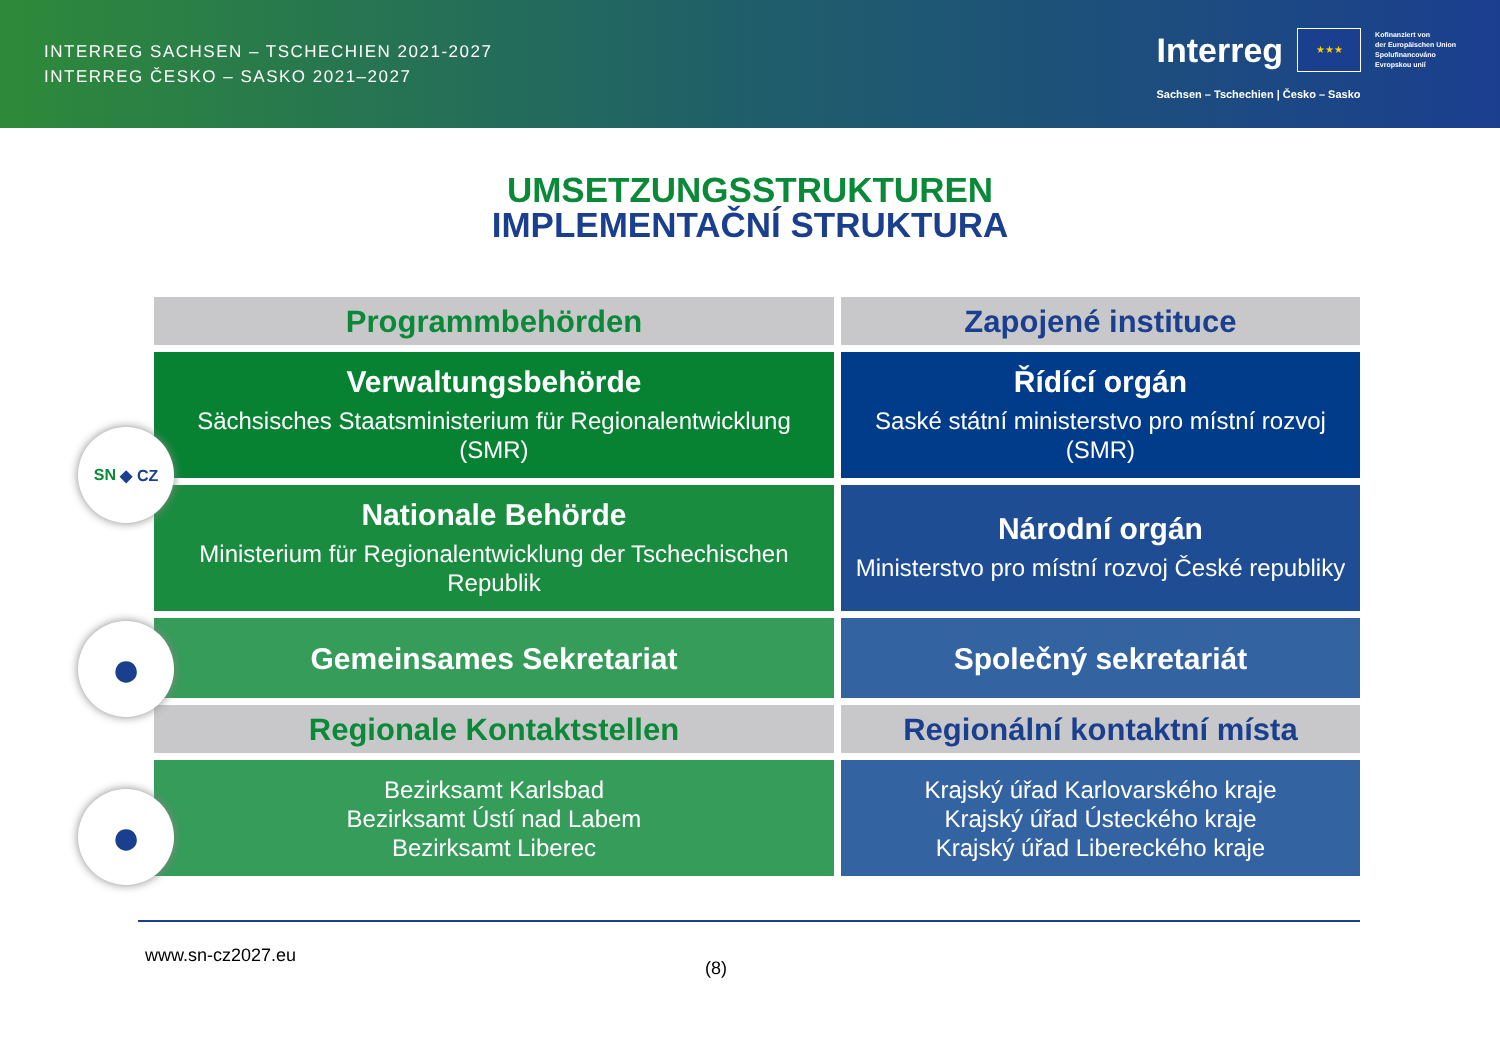INTERREG SACHSEN – TSCHECHIEN 2021-2027
INTERREG ČESKO – SASKO 2021–2027
Interreg
★★★
Kofinanziert von
der Europäischen Union
Spolufinancováno
Evropskou unií
Sachsen – Tschechien | Česko – Sasko
UMSETZUNGSSTRUKTUREN
IMPLEMENTAČNÍ STRUKTURA
| Programmbehörden | Zapojené instituce |
| --- | --- |
| Verwaltungsbehörde Sächsisches Staatsministerium für Regionalentwicklung (SMR) | Řídící orgán Saské státní ministerstvo pro místní rozvoj (SMR) |
| Nationale Behörde Ministerium für Regionalentwicklung der Tschechischen Republik | Národní orgán Ministerstvo pro místní rozvoj České republiky |
| Gemeinsames Sekretariat | Společný sekretariát |
| Regionale Kontaktstellen | Regionální kontaktní místa |
| Bezirksamt Karlsbad Bezirksamt Ústí nad Labem Bezirksamt Liberec | Krajský úřad Karlovarského kraje Krajský úřad Ústeckého kraje Krajský úřad Libereckého kraje |
SN ◆ CZ
●
●
www.sn-cz2027.eu
(8)